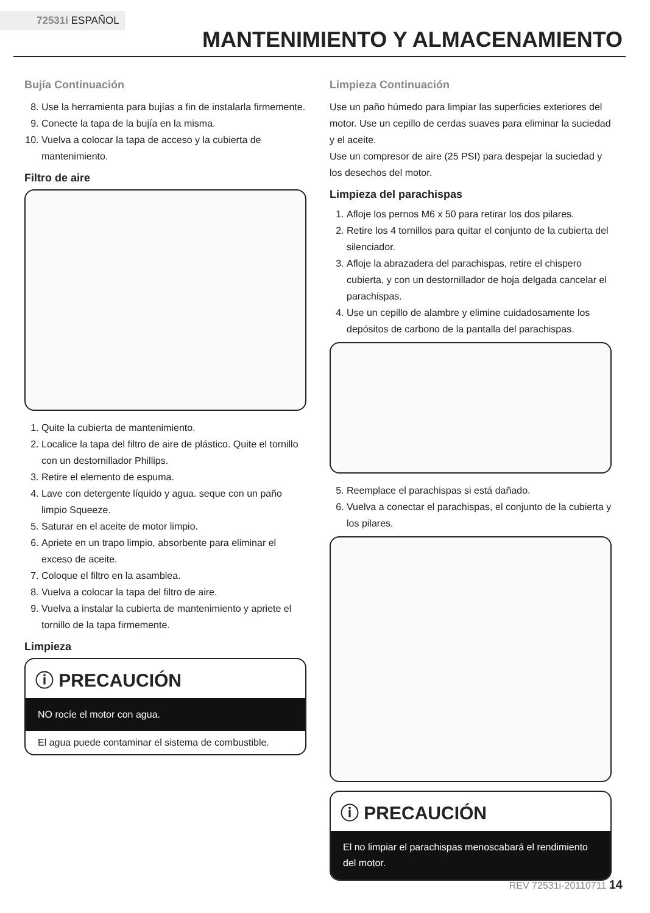72531i ESPAÑOL
MANTENIMIENTO Y ALMACENAMIENTO
Bujía Continuación
8. Use la herramienta para bujías a fin de instalarla firmemente.
9. Conecte la tapa de la bujía en la misma.
10. Vuelva a colocar la tapa de acceso y la cubierta de mantenimiento.
Filtro de aire
1. Quite la cubierta de mantenimiento.
2. Localice la tapa del filtro de aire de plástico. Quite el tornillo con un destornillador Phillips.
3. Retire el elemento de espuma.
4. Lave con detergente líquido y agua. seque con un paño limpio Squeeze.
5. Saturar en el aceite de motor limpio.
6. Apriete en un trapo limpio, absorbente para eliminar el exceso de aceite.
7. Coloque el filtro en la asamblea.
8. Vuelva a colocar la tapa del filtro de aire.
9. Vuelva a instalar la cubierta de mantenimiento y apriete el tornillo de la tapa firmemente.
Limpieza
ⓘ PRECAUCIÓN
NO rocíe el motor con agua.
El agua puede contaminar el sistema de combustible.
Limpieza Continuación
Use un paño húmedo para limpiar las superficies exteriores del motor. Use un cepillo de cerdas suaves para eliminar la suciedad y el aceite.
Use un compresor de aire (25 PSI) para despejar la suciedad y los desechos del motor.
Limpieza del parachispas
1. Afloje los pernos M6 x 50 para retirar los dos pilares.
2. Retire los 4 tornillos para quitar el conjunto de la cubierta del silenciador.
3. Afloje la abrazadera del parachispas, retire el chispero cubierta, y con un destornillador de hoja delgada cancelar el parachispas.
4. Use un cepillo de alambre y elimine cuidadosamente los depósitos de carbono de la pantalla del parachispas.
5. Reemplace el parachispas si está dañado.
6. Vuelva a conectar el parachispas, el conjunto de la cubierta y los pilares.
ⓘ PRECAUCIÓN
El no limpiar el parachispas menoscabará el rendimiento del motor.
REV 72531i-20110711 14